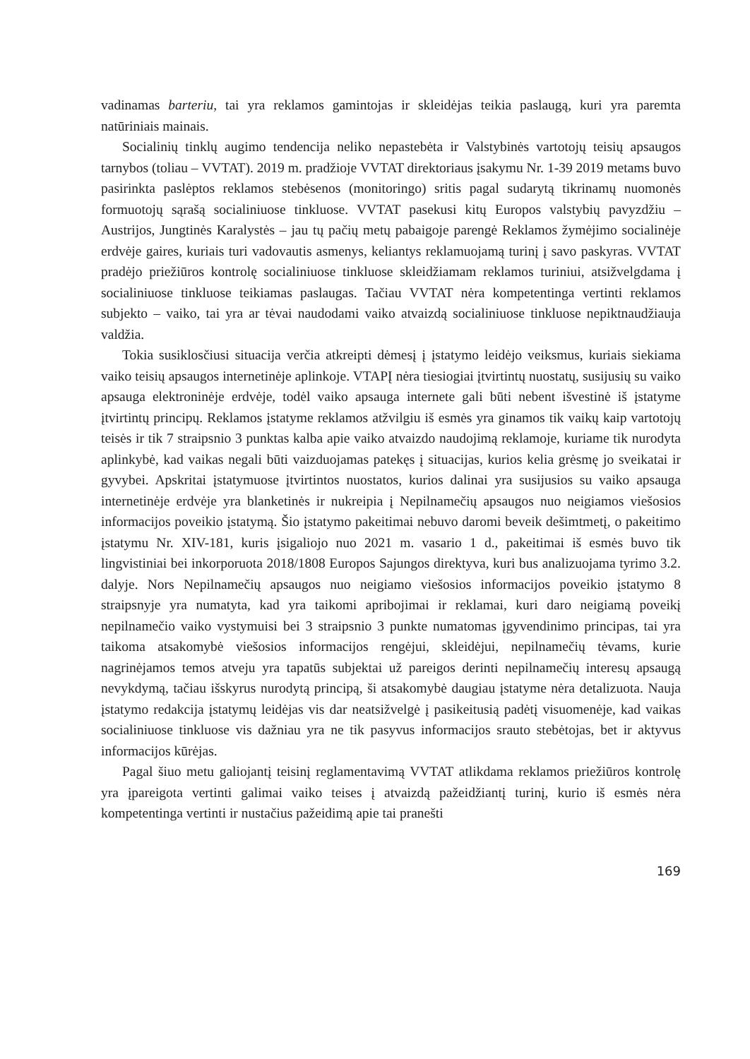vadinamas barteriu, tai yra reklamos gamintojas ir skleidėjas teikia paslaugą, kuri yra paremta natūriniais mainais.
Socialinių tinklų augimo tendencija neliko nepastebėta ir Valstybinės vartotojų teisių apsaugos tarnybos (toliau – VVTAT). 2019 m. pradžioje VVTAT direktoriaus įsakymu Nr. 1-39 2019 metams buvo pasirinkta paslėptos reklamos stebėsenos (monitoringo) sritis pagal sudarytą tikrinamų nuomonės formuotojų sąrašą socialiniuose tinkluose. VVTAT pasekusi kitų Europos valstybių pavyzdžiu – Austrijos, Jungtinės Karalystės – jau tų pačių metų pabaigoje parengė Reklamos žymėjimo socialinėje erdvėje gaires, kuriais turi vadovautis asmenys, keliantys reklamuojamą turinį į savo paskyras. VVTAT pradėjo priežiūros kontrolę socialiniuose tinkluose skleidžiamam reklamos turiniui, atsižvelgdama į socialiniuose tinkluose teikiamas paslaugas. Tačiau VVTAT nėra kompetentinga vertinti reklamos subjekto – vaiko, tai yra ar tėvai naudodami vaiko atvaizdą socialiniuose tinkluose nepiktnaudžiauja valdžia.
Tokia susiklosčiusi situacija verčia atkreipti dėmesį į įstatymo leidėjo veiksmus, kuriais siekiama vaiko teisių apsaugos internetinėje aplinkoje. VTAPĮ nėra tiesiogiai įtvirtintų nuostatų, susijusių su vaiko apsauga elektroninėje erdvėje, todėl vaiko apsauga internete gali būti nebent išvestinė iš įstatyme įtvirtintų principų. Reklamos įstatyme reklamos atžvilgiu iš esmės yra ginamos tik vaikų kaip vartotojų teisės ir tik 7 straipsnio 3 punktas kalba apie vaiko atvaizdo naudojimą reklamoje, kuriame tik nurodyta aplinkybė, kad vaikas negali būti vaizduojamas patekęs į situacijas, kurios kelia grėsmę jo sveikatai ir gyvybei. Apskritai įstatymuose įtvirtintos nuostatos, kurios dalinai yra susijusios su vaiko apsauga internetinėje erdvėje yra blanketinės ir nukreipia į Nepilnamečių apsaugos nuo neigiamos viešosios informacijos poveikio įstatymą. Šio įstatymo pakeitimai nebuvo daromi beveik dešimtmetį, o pakeitimo įstatymu Nr. XIV-181, kuris įsigaliojo nuo 2021 m. vasario 1 d., pakeitimai iš esmės buvo tik lingvistiniai bei inkorporuota 2018/1808 Europos Sajungos direktyva, kuri bus analizuojama tyrimo 3.2. dalyje. Nors Nepilnamečių apsaugos nuo neigiamo viešosios informacijos poveikio įstatymo 8 straipsnyje yra numatyta, kad yra taikomi apribojimai ir reklamai, kuri daro neigiamą poveikį nepilnamečio vaiko vystymuisi bei 3 straipsnio 3 punkte numatomas įgyvendinimo principas, tai yra taikoma atsakomybė viešosios informacijos rengėjui, skleidėjui, nepilnamečių tėvams, kurie nagrinėjamos temos atveju yra tapatūs subjektai už pareigos derinti nepilnamečių interesų apsaugą nevykdymą, tačiau išskyrus nurodytą principą, ši atsakomybė daugiau įstatyme nėra detalizuota. Nauja įstatymo redakcija įstatymų leidėjas vis dar neatsižvelgė į pasikeitusią padėtį visuomenėje, kad vaikas socialiniuose tinkluose vis dažniau yra ne tik pasyvus informacijos srauto stebėtojas, bet ir aktyvus informacijos kūrėjas.
Pagal šiuo metu galiojantį teisinį reglamentavimą VVTAT atlikdama reklamos priežiūros kontrolę yra įpareigota vertinti galimai vaiko teises į atvaizdą pažeidžiantį turinį, kurio iš esmės nėra kompetentinga vertinti ir nustačius pažeidimą apie tai pranešti
169